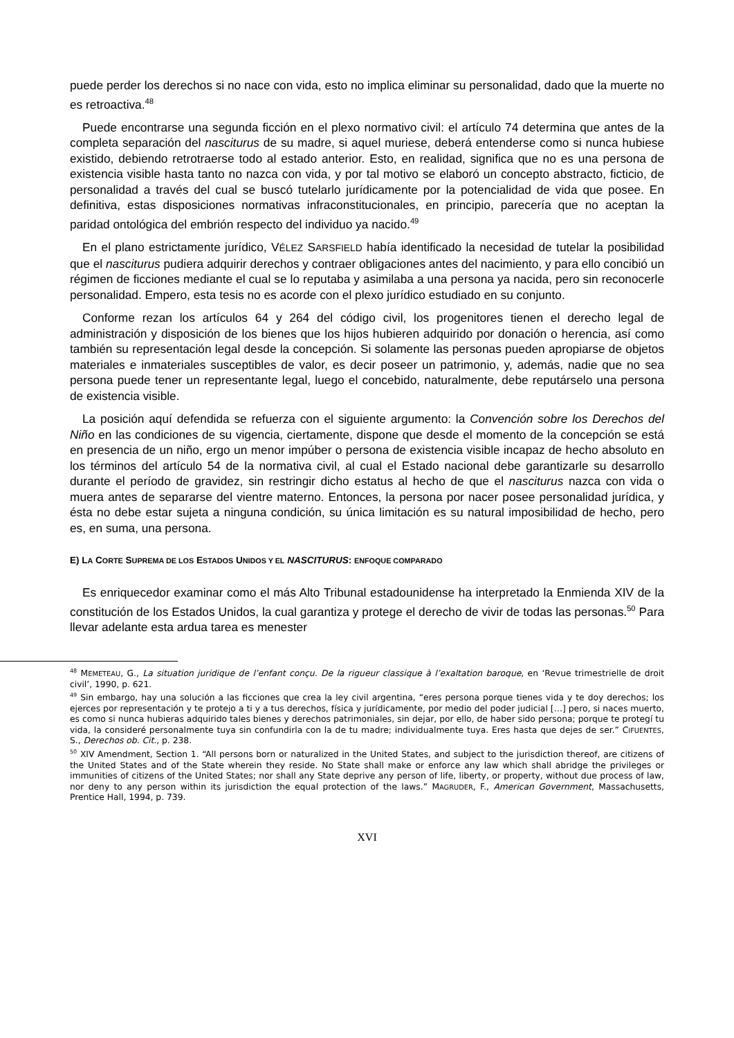puede perder los derechos si no nace con vida, esto no implica eliminar su personalidad, dado que la muerte no es retroactiva.<sup>48</sup>
Puede encontrarse una segunda ficción en el plexo normativo civil: el artículo 74 determina que antes de la completa separación del nasciturus de su madre, si aquel muriese, deberá entenderse como si nunca hubiese existido, debiendo retrotraerse todo al estado anterior. Esto, en realidad, significa que no es una persona de existencia visible hasta tanto no nazca con vida, y por tal motivo se elaboró un concepto abstracto, ficticio, de personalidad a través del cual se buscó tutelarlo jurídicamente por la potencialidad de vida que posee. En definitiva, estas disposiciones normativas infraconstitucionales, en principio, parecería que no aceptan la paridad ontológica del embrión respecto del individuo ya nacido.<sup>49</sup>
En el plano estrictamente jurídico, VÉLEZ SARSFIELD había identificado la necesidad de tutelar la posibilidad que el nasciturus pudiera adquirir derechos y contraer obligaciones antes del nacimiento, y para ello concibió un régimen de ficciones mediante el cual se lo reputaba y asimilaba a una persona ya nacida, pero sin reconocerle personalidad. Empero, esta tesis no es acorde con el plexo jurídico estudiado en su conjunto.
Conforme rezan los artículos 64 y 264 del código civil, los progenitores tienen el derecho legal de administración y disposición de los bienes que los hijos hubieren adquirido por donación o herencia, así como también su representación legal desde la concepción. Si solamente las personas pueden apropiarse de objetos materiales e inmateriales susceptibles de valor, es decir poseer un patrimonio, y, además, nadie que no sea persona puede tener un representante legal, luego el concebido, naturalmente, debe reputárselo una persona de existencia visible.
La posición aquí defendida se refuerza con el siguiente argumento: la Convención sobre los Derechos del Niño en las condiciones de su vigencia, ciertamente, dispone que desde el momento de la concepción se está en presencia de un niño, ergo un menor impúber o persona de existencia visible incapaz de hecho absoluto en los términos del artículo 54 de la normativa civil, al cual el Estado nacional debe garantizarle su desarrollo durante el período de gravidez, sin restringir dicho estatus al hecho de que el nasciturus nazca con vida o muera antes de separarse del vientre materno. Entonces, la persona por nacer posee personalidad jurídica, y ésta no debe estar sujeta a ninguna condición, su única limitación es su natural imposibilidad de hecho, pero es, en suma, una persona.
E) LA CORTE SUPREMA DE LOS ESTADOS UNIDOS Y EL NASCITURUS: ENFOQUE COMPARADO
Es enriquecedor examinar como el más Alto Tribunal estadounidense ha interpretado la Enmienda XIV de la constitución de los Estados Unidos, la cual garantiza y protege el derecho de vivir de todas las personas.<sup>50</sup> Para llevar adelante esta ardua tarea es menester
<sup>48</sup> MEMETEAU, G., La situation juridique de l’enfant conçu. De la rigueur classique à l’exaltation baroque, en ‘Revue trimestrielle de droit civil’, 1990, p. 621.
<sup>49</sup> Sin embargo, hay una solución a las ficciones que crea la ley civil argentina, “eres persona porque tienes vida y te doy derechos; los ejerces por representación y te protejo a ti y a tus derechos, física y jurídicamente, por medio del poder judicial […] pero, si naces muerto, es como si nunca hubieras adquirido tales bienes y derechos patrimoniales, sin dejar, por ello, de haber sido persona; porque te protegí tu vida, la consideré personalmente tuya sin confundirla con la de tu madre; individualmente tuya. Eres hasta que dejes de ser.” CIFUENTES, S., Derechos ob. Cit., p. 238.
<sup>50</sup> XIV Amendment, Section 1. “All persons born or naturalized in the United States, and subject to the jurisdiction thereof, are citizens of the United States and of the State wherein they reside. No State shall make or enforce any law which shall abridge the privileges or immunities of citizens of the United States; nor shall any State deprive any person of life, liberty, or property, without due process of law, nor deny to any person within its jurisdiction the equal protection of the laws.” MAGRUDER, F., American Government, Massachusetts, Prentice Hall, 1994, p. 739.
XVI